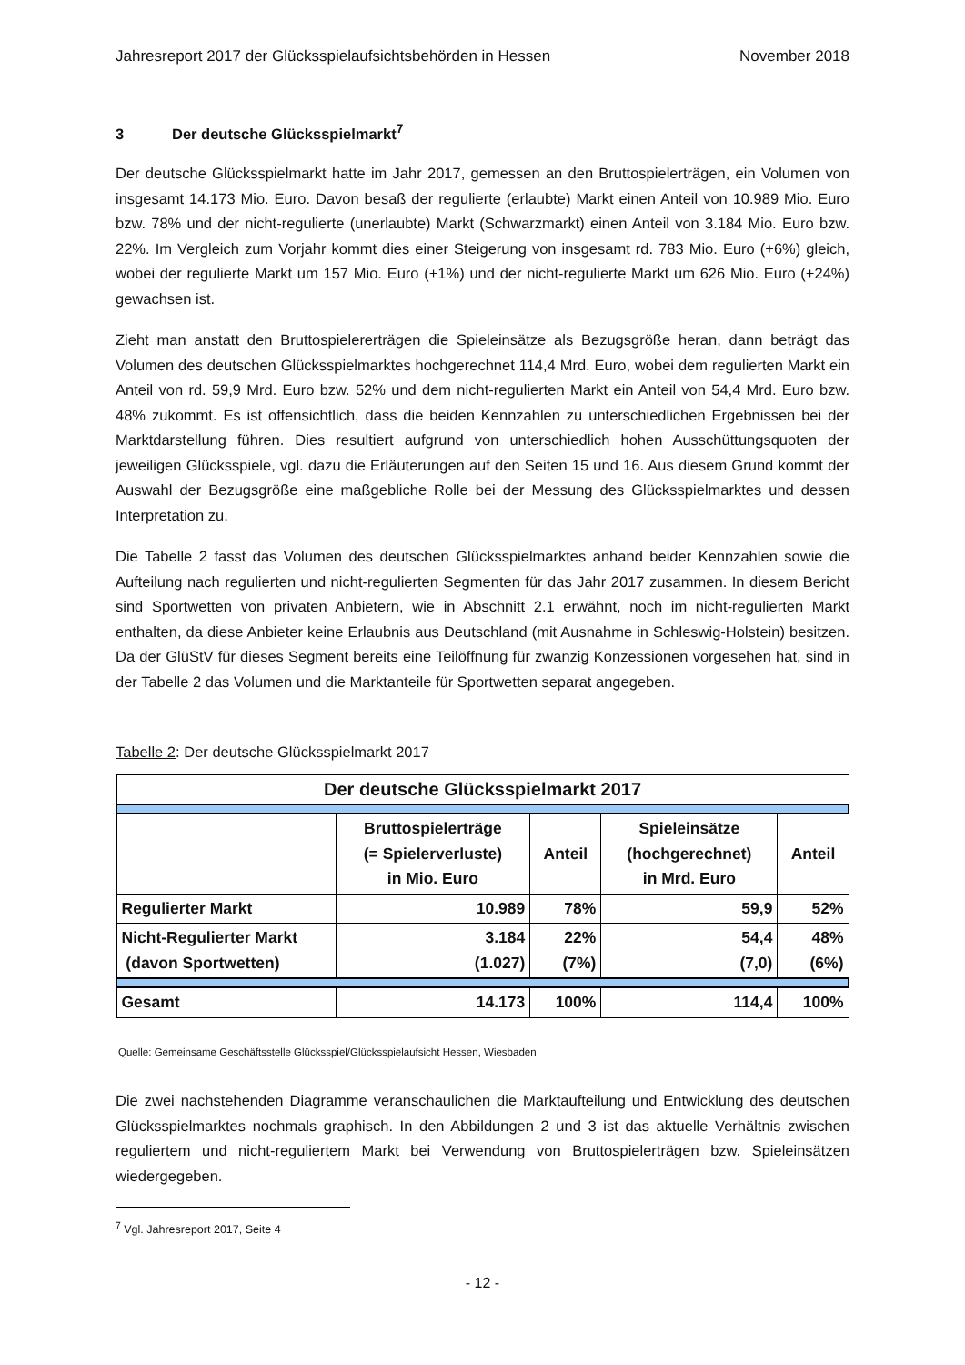Jahresreport 2017 der Glücksspielaufsichtsbehörden in Hessen November 2018
3 Der deutsche Glücksspielmarkt<sup>7</sup>
Der deutsche Glücksspielmarkt hatte im Jahr 2017, gemessen an den Bruttospielerträgen, ein Volumen von insgesamt 14.173 Mio. Euro. Davon besaß der regulierte (erlaubte) Markt einen Anteil von 10.989 Mio. Euro bzw. 78% und der nicht-regulierte (unerlaubte) Markt (Schwarzmarkt) einen Anteil von 3.184 Mio. Euro bzw. 22%. Im Vergleich zum Vorjahr kommt dies einer Steigerung von insgesamt rd. 783 Mio. Euro (+6%) gleich, wobei der regulierte Markt um 157 Mio. Euro (+1%) und der nicht-regulierte Markt um 626 Mio. Euro (+24%) gewachsen ist.
Zieht man anstatt den Bruttospielererträgen die Spieleinsätze als Bezugsgröße heran, dann beträgt das Volumen des deutschen Glücksspielmarktes hochgerechnet 114,4 Mrd. Euro, wobei dem regulierten Markt ein Anteil von rd. 59,9 Mrd. Euro bzw. 52% und dem nicht-regulierten Markt ein Anteil von 54,4 Mrd. Euro bzw. 48% zukommt. Es ist offensichtlich, dass die beiden Kennzahlen zu unterschiedlichen Ergebnissen bei der Marktdarstellung führen. Dies resultiert aufgrund von unterschiedlich hohen Ausschüttungsquoten der jeweiligen Glücksspiele, vgl. dazu die Erläuterungen auf den Seiten 15 und 16. Aus diesem Grund kommt der Auswahl der Bezugsgröße eine maßgebliche Rolle bei der Messung des Glücksspielmarktes und dessen Interpretation zu.
Die Tabelle 2 fasst das Volumen des deutschen Glücksspielmarktes anhand beider Kennzahlen sowie die Aufteilung nach regulierten und nicht-regulierten Segmenten für das Jahr 2017 zusammen. In diesem Bericht sind Sportwetten von privaten Anbietern, wie in Abschnitt 2.1 erwähnt, noch im nicht-regulierten Markt enthalten, da diese Anbieter keine Erlaubnis aus Deutschland (mit Ausnahme in Schleswig-Holstein) besitzen. Da der GlüStV für dieses Segment bereits eine Teilöffnung für zwanzig Konzessionen vorgesehen hat, sind in der Tabelle 2 das Volumen und die Marktanteile für Sportwetten separat angegeben.
Tabelle 2: Der deutsche Glücksspielmarkt 2017
| Der deutsche Glücksspielmarkt 2017 | | | | |
| --- | --- | --- | --- | --- |
| | Bruttospielerträge (= Spielerverluste) in Mio. Euro | Anteil | Spieleinsätze (hochgerechnet) in Mrd. Euro | Anteil |
| Regulierter Markt | 10.989 | 78% | 59,9 | 52% |
| Nicht-Regulierter Markt (davon Sportwetten) | 3.184 (1.027) | 22% (7%) | 54,4 (7,0) | 48% (6%) |
| Gesamt | 14.173 | 100% | 114,4 | 100% |
Quelle: Gemeinsame Geschäftsstelle Glücksspiel/Glücksspielaufsicht Hessen, Wiesbaden
Die zwei nachstehenden Diagramme veranschaulichen die Marktaufteilung und Entwicklung des deutschen Glücksspielmarktes nochmals graphisch. In den Abbildungen 2 und 3 ist das aktuelle Verhältnis zwischen reguliertem und nicht-reguliertem Markt bei Verwendung von Bruttospielerträgen bzw. Spieleinsätzen wiedergegeben.
<sup>7</sup> Vgl. Jahresreport 2017, Seite 4
- 12 -